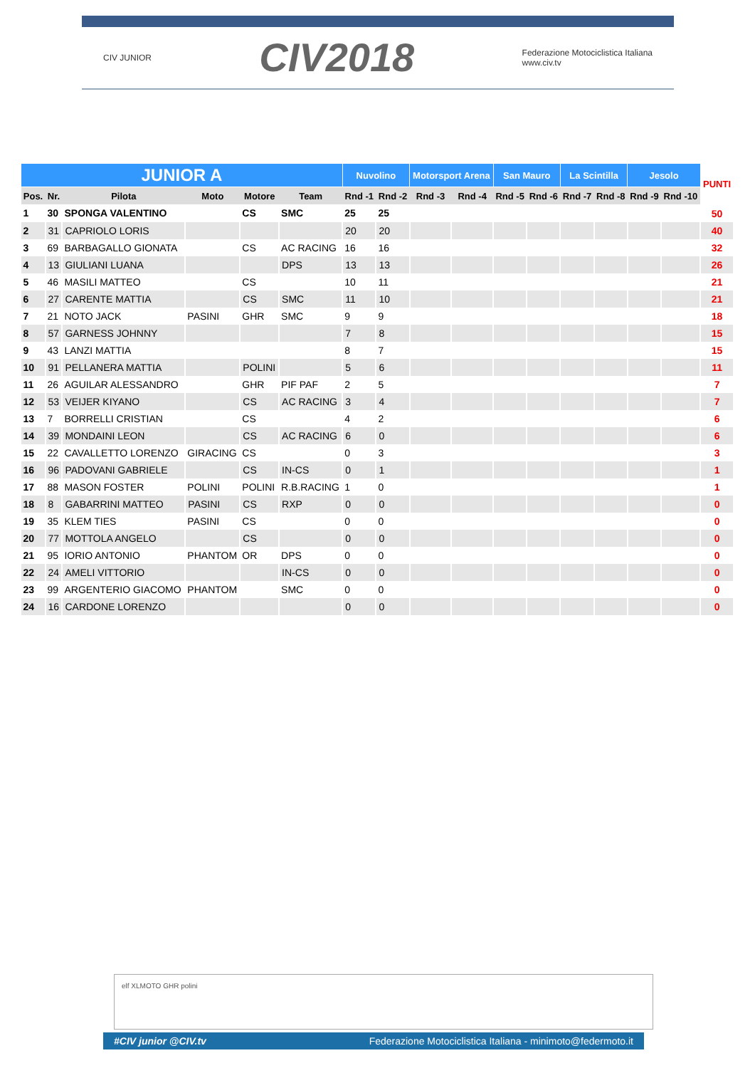CIV JUNIOR CIV2018 Federazione Motociclistica Italiana
www.civ.tv
| JUNIOR A | | | | | | Nuvolino | | Motorsport Arena | | San Mauro | | La Scintilla | | Jesolo | | PUNTI |
| --- | --- | --- | --- | --- | --- | --- | --- | --- | --- | --- | --- | --- | --- | --- | --- | --- |
| Pos. | Nr. | Pilota | Moto | Motore | Team | Rnd -1 | Rnd -2 | Rnd -3 | Rnd -4 | Rnd -5 | Rnd -6 | Rnd -7 | Rnd -8 | Rnd -9 | Rnd -10 | |
| 1 | 30 | SPONGA VALENTINO | | CS | SMC | 25 | 25 | | | | | | | | | 50 |
| 2 | 31 | CAPRIOLO LORIS | | | | 20 | 20 | | | | | | | | | 40 |
| 3 | 69 | BARBAGALLO GIONATA | | CS | AC RACING | 16 | 16 | | | | | | | | | 32 |
| 4 | 13 | GIULIANI LUANA | | | DPS | 13 | 13 | | | | | | | | | 26 |
| 5 | 46 | MASILI MATTEO | | CS | | 10 | 11 | | | | | | | | | 21 |
| 6 | 27 | CARENTE MATTIA | | CS | SMC | 11 | 10 | | | | | | | | | 21 |
| 7 | 21 | NOTO JACK | PASINI | GHR | SMC | 9 | 9 | | | | | | | | | 18 |
| 8 | 57 | GARNESS JOHNNY | | | | 7 | 8 | | | | | | | | | 15 |
| 9 | 43 | LANZI MATTIA | | | | 8 | 7 | | | | | | | | | 15 |
| 10 | 91 | PELLANERA MATTIA | | POLINI | | 5 | 6 | | | | | | | | | 11 |
| 11 | 26 | AGUILAR ALESSANDRO | | GHR | PIF PAF | 2 | 5 | | | | | | | | | 7 |
| 12 | 53 | VEIJER KIYANO | | CS | AC RACING | 3 | 4 | | | | | | | | | 7 |
| 13 | 7 | BORRELLI CRISTIAN | | CS | | 4 | 2 | | | | | | | | | 6 |
| 14 | 39 | MONDAINI LEON | | CS | AC RACING | 6 | 0 | | | | | | | | | 6 |
| 15 | 22 | CAVALLETTO LORENZO | GIRACING | CS | | 0 | 3 | | | | | | | | | 3 |
| 16 | 96 | PADOVANI GABRIELE | | CS | IN-CS | 0 | 1 | | | | | | | | | 1 |
| 17 | 88 | MASON FOSTER | POLINI | POLINI | R.B.RACING | 1 | 0 | | | | | | | | | 1 |
| 18 | 8 | GABARRINI MATTEO | PASINI | CS | RXP | 0 | 0 | | | | | | | | | 0 |
| 19 | 35 | KLEM TIES | PASINI | CS | | 0 | 0 | | | | | | | | | 0 |
| 20 | 77 | MOTTOLA ANGELO | | CS | | 0 | 0 | | | | | | | | | 0 |
| 21 | 95 | IORIO ANTONIO | PHANTOM | OR | DPS | 0 | 0 | | | | | | | | | 0 |
| 22 | 24 | AMELI VITTORIO | | | IN-CS | 0 | 0 | | | | | | | | | 0 |
| 23 | 99 | ARGENTERIO GIACOMO | PHANTOM | | SMC | 0 | 0 | | | | | | | | | 0 |
| 24 | 16 | CARDONE LORENZO | | | | 0 | 0 | | | | | | | | | 0 |
elf XLMOTO GHR polini
#CIV junior @CIV.tv Federazione Motociclistica Italiana - minimoto@federmoto.it